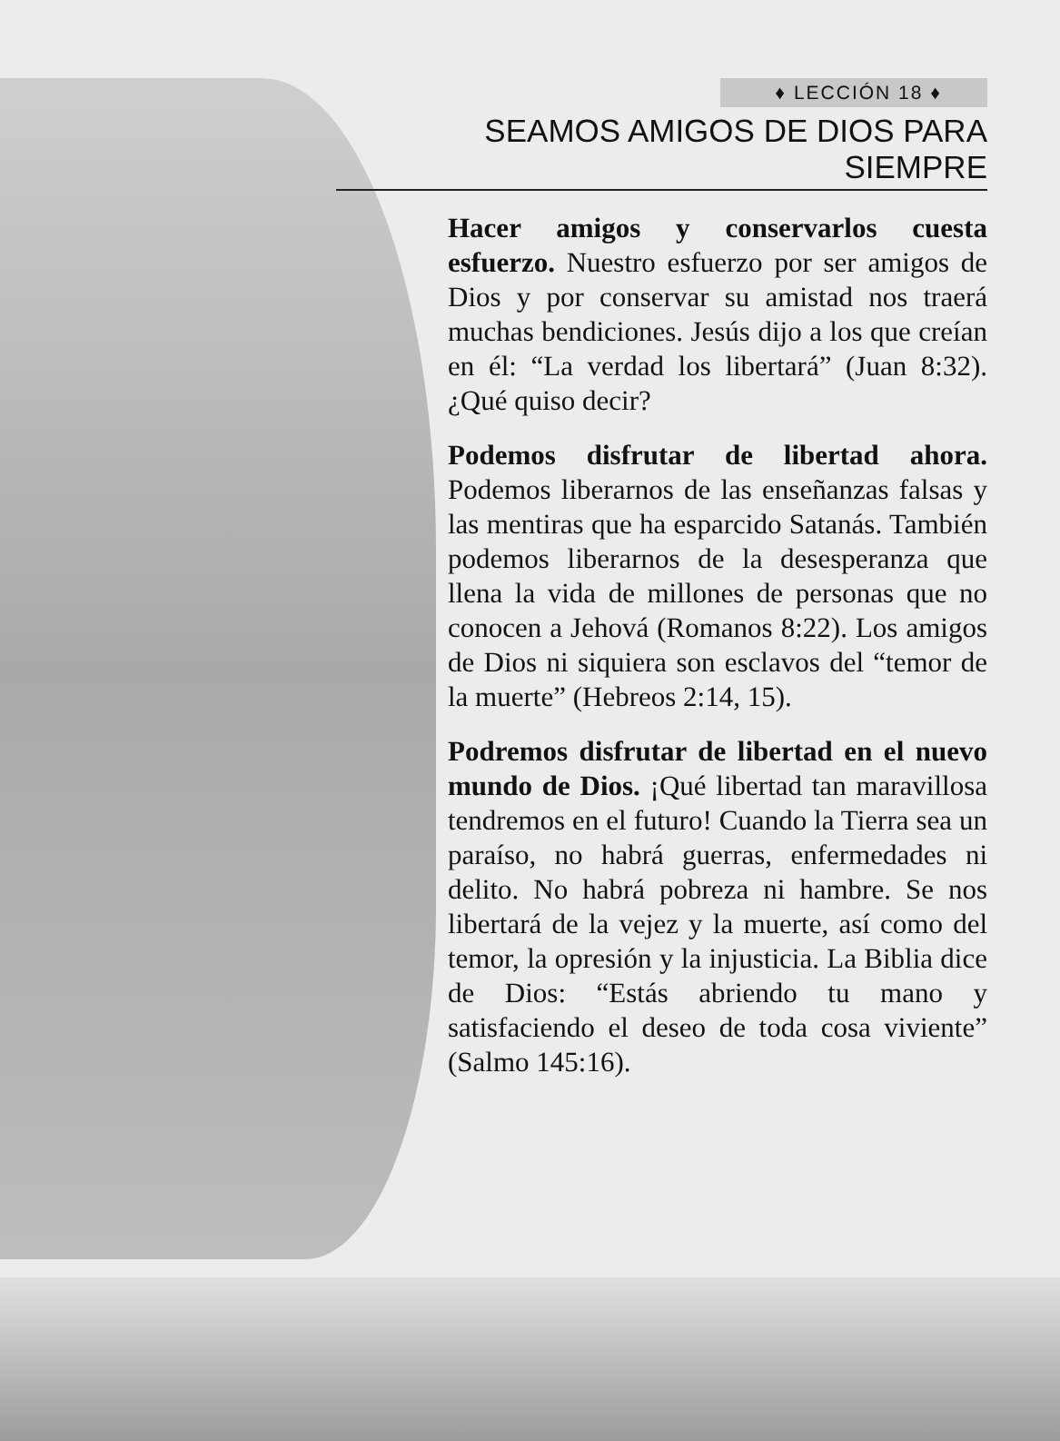♦ LECCIÓN 18 ♦
SEAMOS AMIGOS DE DIOS PARA SIEMPRE
Hacer amigos y conservarlos cuesta esfuerzo. Nuestro esfuerzo por ser amigos de Dios y por conservar su amistad nos traerá muchas bendiciones. Jesús dijo a los que creían en él: “La verdad los libertará” (Juan 8:32). ¿Qué quiso decir?
Podemos disfrutar de libertad ahora. Podemos liberarnos de las enseñanzas falsas y las mentiras que ha esparcido Satanás. También podemos liberarnos de la desesperanza que llena la vida de millones de personas que no conocen a Jehová (Romanos 8:22). Los amigos de Dios ni siquiera son esclavos del “temor de la muerte” (Hebreos 2:14, 15).
Podremos disfrutar de libertad en el nuevo mundo de Dios. ¡Qué libertad tan maravillosa tendremos en el futuro! Cuando la Tierra sea un paraíso, no habrá guerras, enfermedades ni delito. No habrá pobreza ni hambre. Se nos libertará de la vejez y la muerte, así como del temor, la opresión y la injusticia. La Biblia dice de Dios: “Estás abriendo tu mano y satisfaciendo el deseo de toda cosa viviente” (Salmo 145:16).